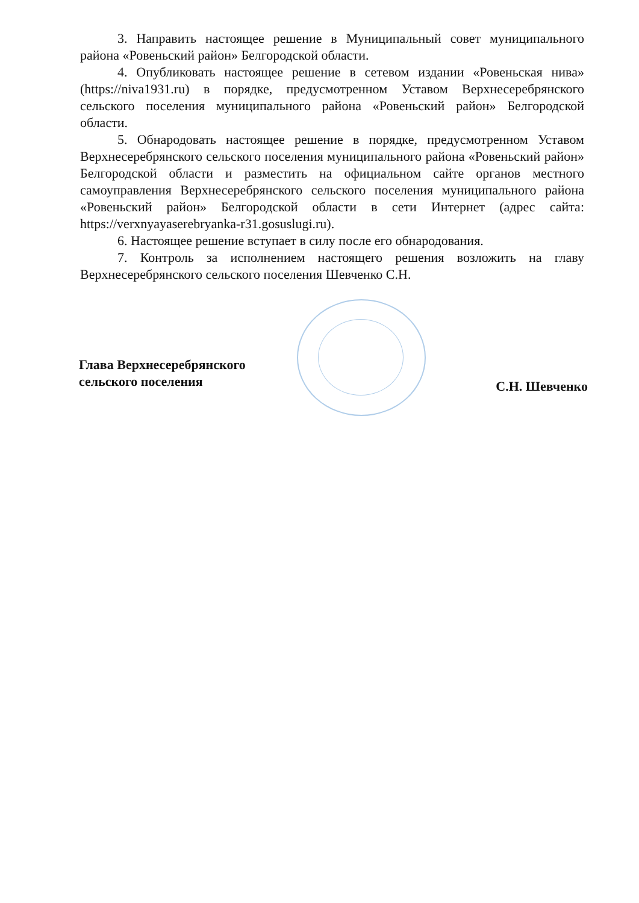3. Направить настоящее решение в Муниципальный совет муниципального района «Ровеньский район» Белгородской области.
4. Опубликовать настоящее решение в сетевом издании «Ровеньская нива» (https://niva1931.ru) в порядке, предусмотренном Уставом Верхнесеребрянского сельского поселения муниципального района «Ровеньский район» Белгородской области.
5. Обнародовать настоящее решение в порядке, предусмотренном Уставом Верхнесеребрянского сельского поселения муниципального района «Ровеньский район» Белгородской области и разместить на официальном сайте органов местного самоуправления Верхнесеребрянского сельского поселения муниципального района «Ровеньский район» Белгородской области в сети Интернет (адрес сайта: https://verxnyayaserebryanka-r31.gosuslugi.ru).
6. Настоящее решение вступает в силу после его обнародования.
7. Контроль за исполнением настоящего решения возложить на главу Верхнесеребрянского сельского поселения Шевченко С.Н.
Глава Верхнесеребрянского
сельского поселения
С.Н. Шевченко